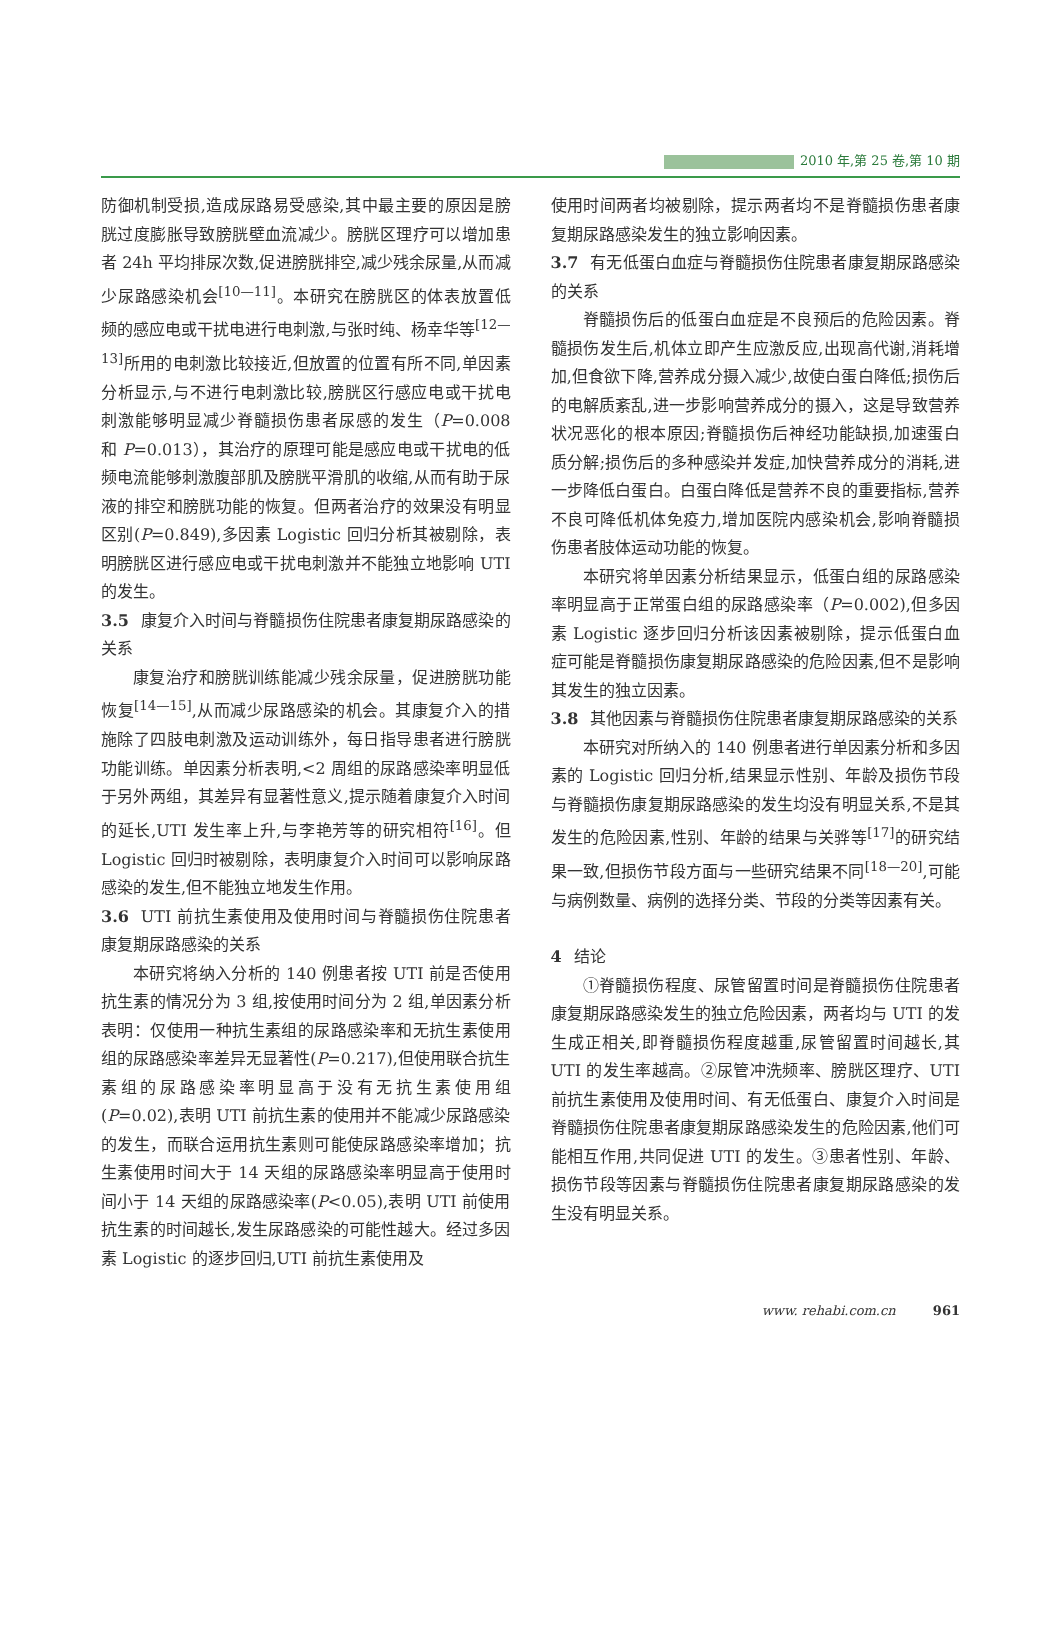2010 年,第 25 卷,第 10 期
防御机制受损,造成尿路易受感染,其中最主要的原因是膀胱过度膨胀导致膀胱壁血流减少。膀胱区理疗可以增加患者 24h 平均排尿次数,促进膀胱排空,减少残余尿量,从而减少尿路感染机会<sup>[10—11]</sup>。本研究在膀胱区的体表放置低频的感应电或干扰电进行电刺激,与张时纯、杨幸华等<sup>[12—13]</sup>所用的电刺激比较接近,但放置的位置有所不同,单因素分析显示,与不进行电刺激比较,膀胱区行感应电或干扰电刺激能够明显减少脊髓损伤患者尿感的发生（P=0.008 和 P=0.013），其治疗的原理可能是感应电或干扰电的低频电流能够刺激腹部肌及膀胱平滑肌的收缩,从而有助于尿液的排空和膀胱功能的恢复。但两者治疗的效果没有明显区别(P=0.849),多因素 Logistic 回归分析其被剔除，表明膀胱区进行感应电或干扰电刺激并不能独立地影响 UTI 的发生。
3.5 康复介入时间与脊髓损伤住院患者康复期尿路感染的关系
康复治疗和膀胱训练能减少残余尿量，促进膀胱功能恢复<sup>[14—15]</sup>,从而减少尿路感染的机会。其康复介入的措施除了四肢电刺激及运动训练外，每日指导患者进行膀胱功能训练。单因素分析表明,<2 周组的尿路感染率明显低于另外两组，其差异有显著性意义,提示随着康复介入时间的延长,UTI 发生率上升,与李艳芳等的研究相符<sup>[16]</sup>。但 Logistic 回归时被剔除，表明康复介入时间可以影响尿路感染的发生,但不能独立地发生作用。
3.6 UTI 前抗生素使用及使用时间与脊髓损伤住院患者康复期尿路感染的关系
本研究将纳入分析的 140 例患者按 UTI 前是否使用抗生素的情况分为 3 组,按使用时间分为 2 组,单因素分析表明：仅使用一种抗生素组的尿路感染率和无抗生素使用组的尿路感染率差异无显著性(P=0.217),但使用联合抗生素组的尿路感染率明显高于没有无抗生素使用组(P=0.02),表明 UTI 前抗生素的使用并不能减少尿路感染的发生，而联合运用抗生素则可能使尿路感染率增加；抗生素使用时间大于 14 天组的尿路感染率明显高于使用时间小于 14 天组的尿路感染率(P<0.05),表明 UTI 前使用抗生素的时间越长,发生尿路感染的可能性越大。经过多因素 Logistic 的逐步回归,UTI 前抗生素使用及
使用时间两者均被剔除，提示两者均不是脊髓损伤患者康复期尿路感染发生的独立影响因素。
3.7 有无低蛋白血症与脊髓损伤住院患者康复期尿路感染的关系
脊髓损伤后的低蛋白血症是不良预后的危险因素。脊髓损伤发生后,机体立即产生应激反应,出现高代谢,消耗增加,但食欲下降,营养成分摄入减少,故使白蛋白降低;损伤后的电解质紊乱,进一步影响营养成分的摄入，这是导致营养状况恶化的根本原因;脊髓损伤后神经功能缺损,加速蛋白质分解;损伤后的多种感染并发症,加快营养成分的消耗,进一步降低白蛋白。白蛋白降低是营养不良的重要指标,营养不良可降低机体免疫力,增加医院内感染机会,影响脊髓损伤患者肢体运动功能的恢复。
本研究将单因素分析结果显示，低蛋白组的尿路感染率明显高于正常蛋白组的尿路感染率（P=0.002),但多因素 Logistic 逐步回归分析该因素被剔除，提示低蛋白血症可能是脊髓损伤康复期尿路感染的危险因素,但不是影响其发生的独立因素。
3.8 其他因素与脊髓损伤住院患者康复期尿路感染的关系
本研究对所纳入的 140 例患者进行单因素分析和多因素的 Logistic 回归分析,结果显示性别、年龄及损伤节段与脊髓损伤康复期尿路感染的发生均没有明显关系,不是其发生的危险因素,性别、年龄的结果与关骅等<sup>[17]</sup>的研究结果一致,但损伤节段方面与一些研究结果不同<sup>[18—20]</sup>,可能与病例数量、病例的选择分类、节段的分类等因素有关。
4 结论
①脊髓损伤程度、尿管留置时间是脊髓损伤住院患者康复期尿路感染发生的独立危险因素，两者均与 UTI 的发生成正相关,即脊髓损伤程度越重,尿管留置时间越长,其 UTI 的发生率越高。②尿管冲洗频率、膀胱区理疗、UTI 前抗生素使用及使用时间、有无低蛋白、康复介入时间是脊髓损伤住院患者康复期尿路感染发生的危险因素,他们可能相互作用,共同促进 UTI 的发生。③患者性别、年龄、损伤节段等因素与脊髓损伤住院患者康复期尿路感染的发生没有明显关系。
www. rehabi.com.cn 961